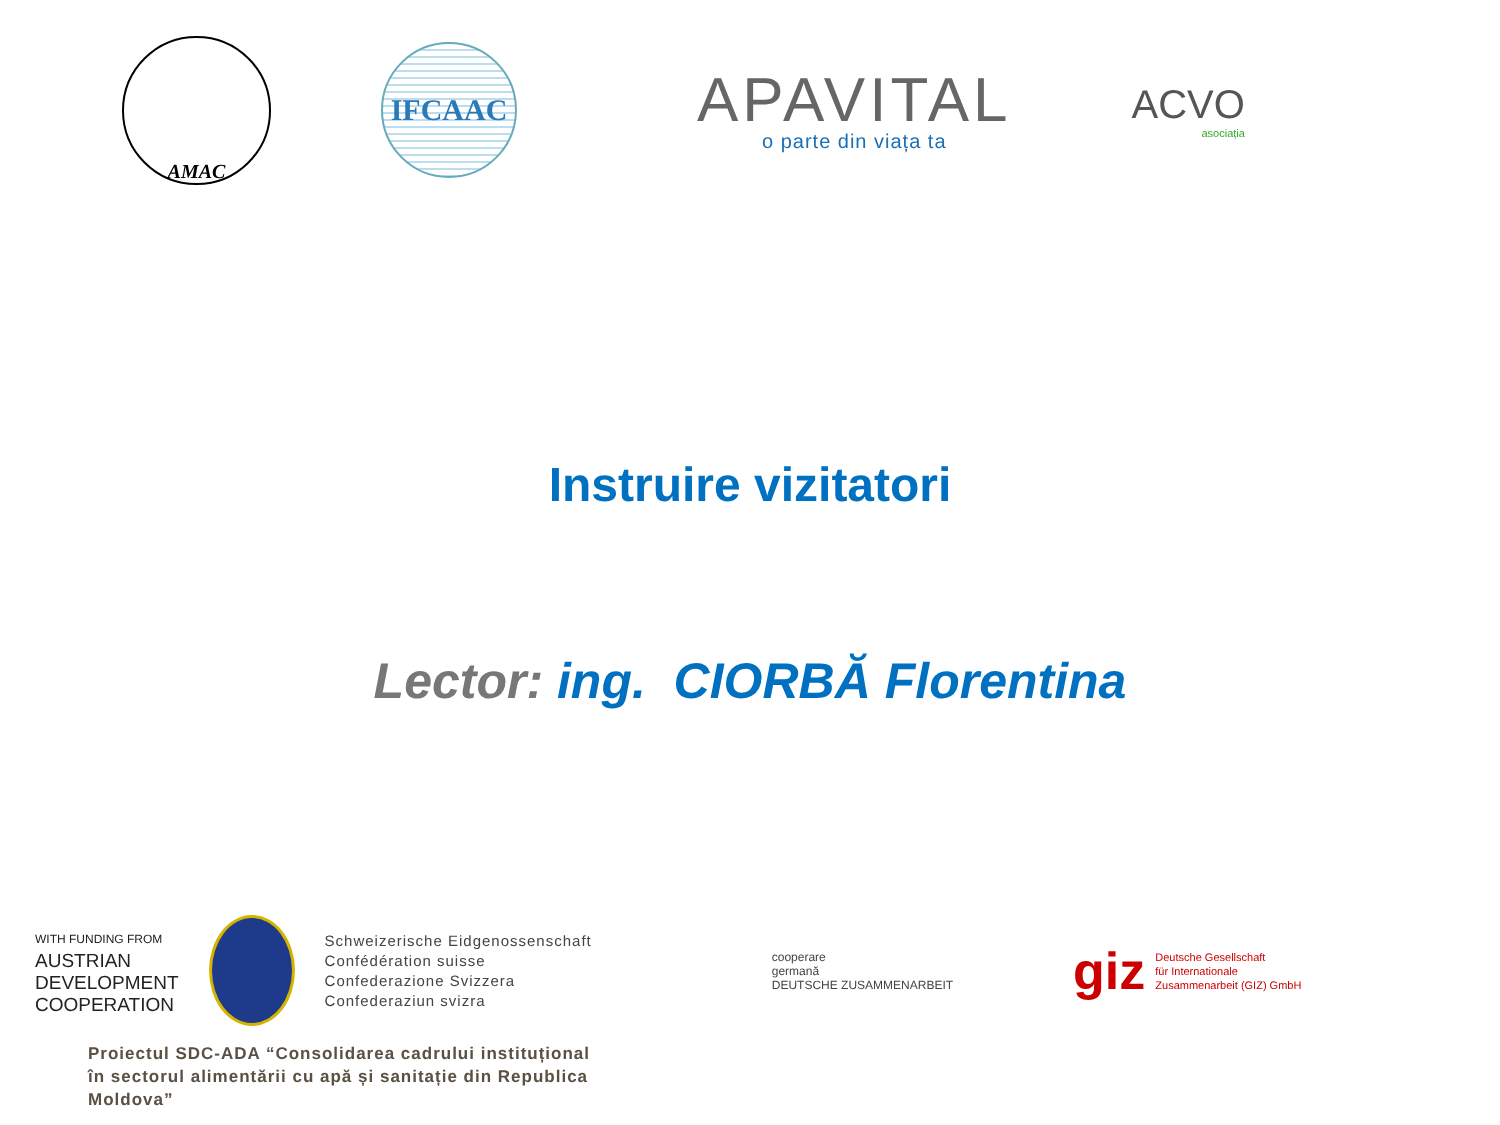AMAC
IFCAAC
APAVITAL
o parte din viața ta
ACVO
asociația
Instruire vizitatori
Lector: ing. CIORBĂ Florentina
WITH FUNDING FROM
AUSTRIAN
DEVELOPMENT
COOPERATION
Schweizerische Eidgenossenschaft
Confédération suisse
Confederazione Svizzera
Confederaziun svizra
cooperare
germană
DEUTSCHE ZUSAMMENARBEIT
giz
Deutsche Gesellschaft
für Internationale
Zusammenarbeit (GIZ) GmbH
Proiectul SDC-ADA “Consolidarea cadrului instituțional în sectorul alimentării cu apă și sanitație din Republica Moldova”